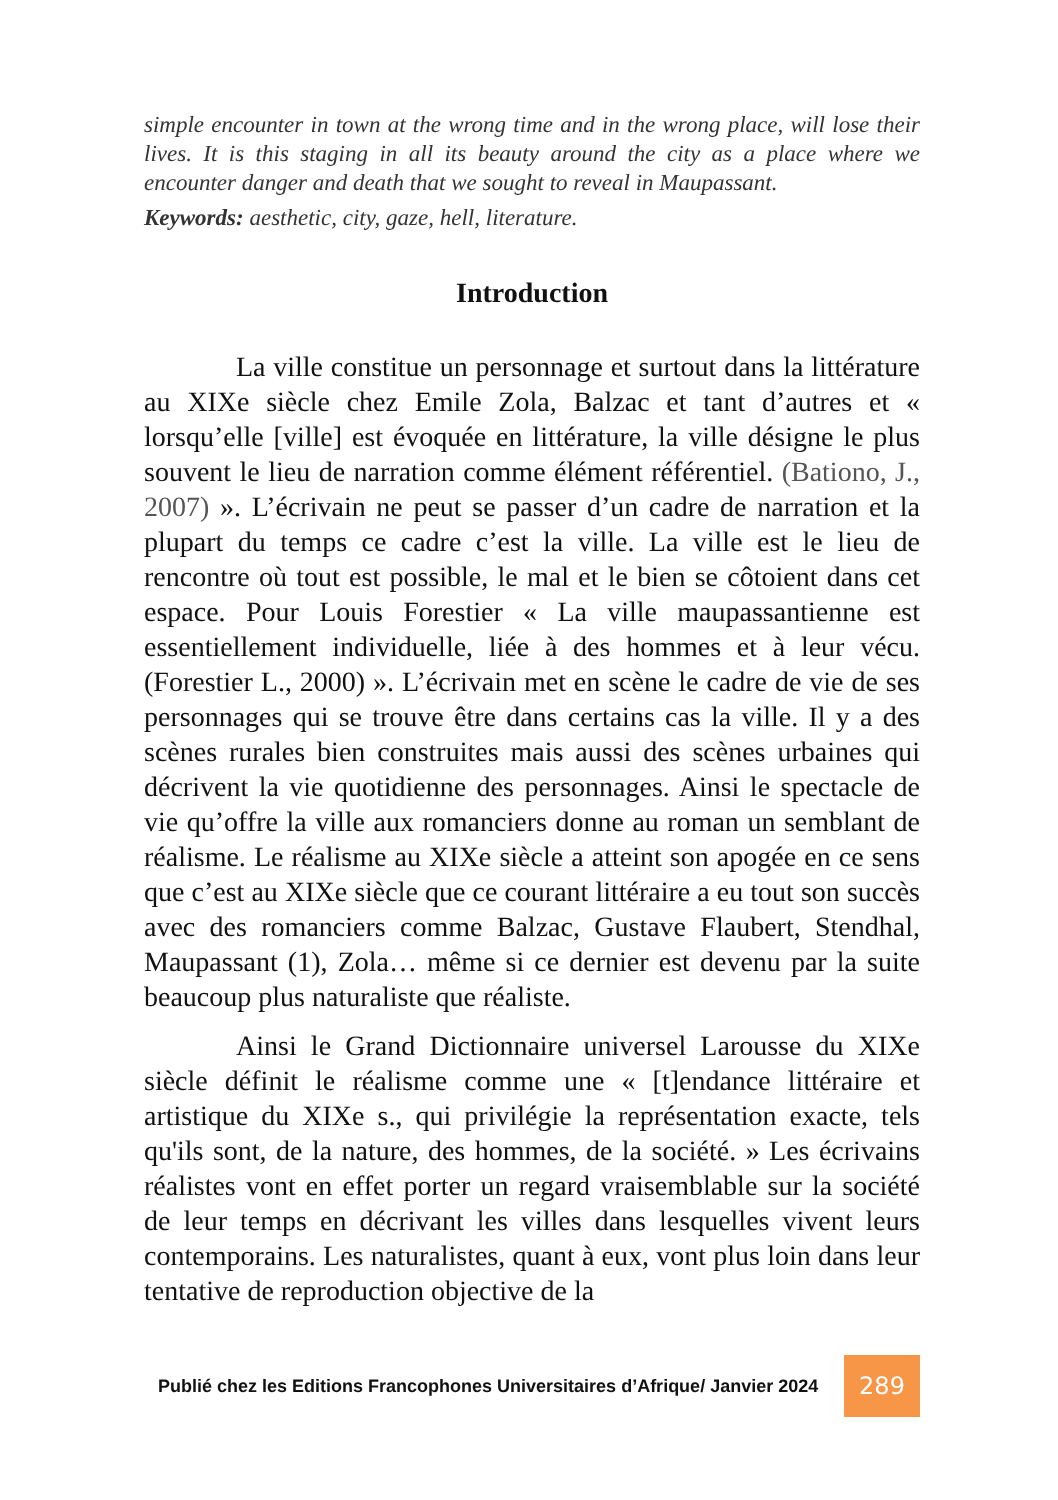simple encounter in town at the wrong time and in the wrong place, will lose their lives. It is this staging in all its beauty around the city as a place where we encounter danger and death that we sought to reveal in Maupassant.
Keywords: aesthetic, city, gaze, hell, literature.
Introduction
La ville constitue un personnage et surtout dans la littérature au XIXe siècle chez Emile Zola, Balzac et tant d’autres et « lorsqu’elle [ville] est évoquée en littérature, la ville désigne le plus souvent le lieu de narration comme élément référentiel. (Bationo, J., 2007) ». L’écrivain ne peut se passer d’un cadre de narration et la plupart du temps ce cadre c’est la ville. La ville est le lieu de rencontre où tout est possible, le mal et le bien se côtoient dans cet espace. Pour Louis Forestier « La ville maupassantienne est essentiellement individuelle, liée à des hommes et à leur vécu. (Forestier L., 2000) ». L’écrivain met en scène le cadre de vie de ses personnages qui se trouve être dans certains cas la ville. Il y a des scènes rurales bien construites mais aussi des scènes urbaines qui décrivent la vie quotidienne des personnages. Ainsi le spectacle de vie qu’offre la ville aux romanciers donne au roman un semblant de réalisme. Le réalisme au XIXe siècle a atteint son apogée en ce sens que c’est au XIXe siècle que ce courant littéraire a eu tout son succès avec des romanciers comme Balzac, Gustave Flaubert, Stendhal, Maupassant (1), Zola… même si ce dernier est devenu par la suite beaucoup plus naturaliste que réaliste.
Ainsi le Grand Dictionnaire universel Larousse du XIXe siècle définit le réalisme comme une « [t]endance littéraire et artistique du XIXe s., qui privilégie la représentation exacte, tels qu'ils sont, de la nature, des hommes, de la société. » Les écrivains réalistes vont en effet porter un regard vraisemblable sur la société de leur temps en décrivant les villes dans lesquelles vivent leurs contemporains. Les naturalistes, quant à eux, vont plus loin dans leur tentative de reproduction objective de la
Publié chez les Editions Francophones Universitaires d’Afrique/ Janvier 2024
289